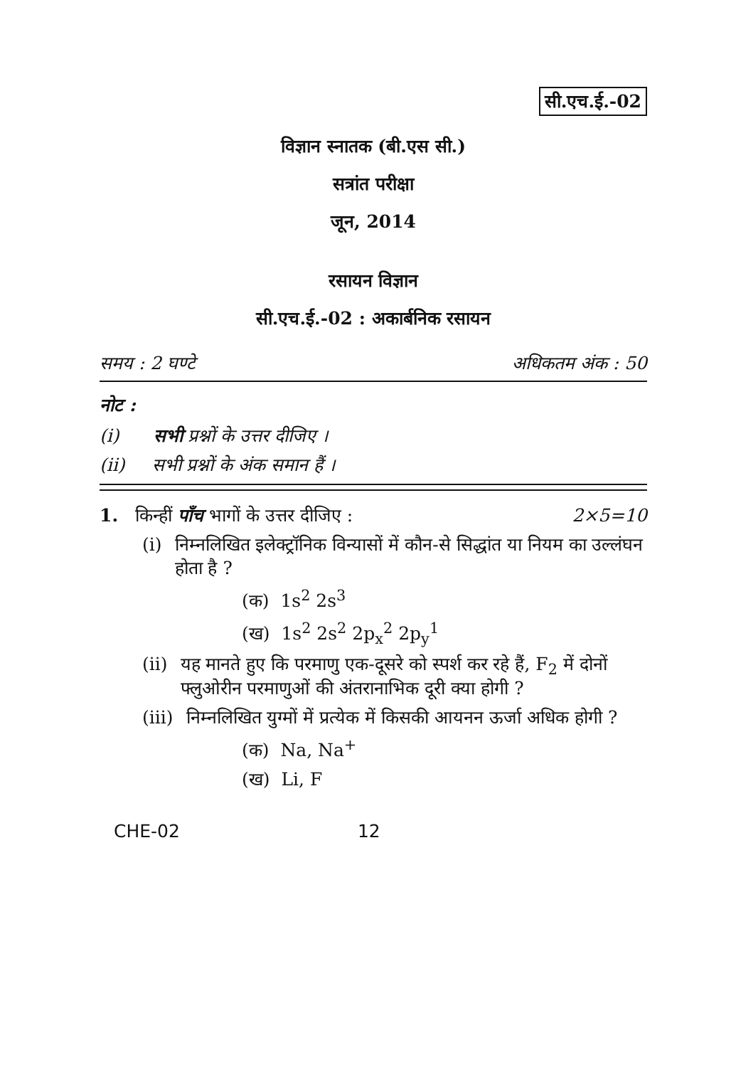सी.एच.ई.-02
विज्ञान स्नातक (बी.एस सी.)
सत्रांत परीक्षा
जून, 2014
रसायन विज्ञान
सी.एच.ई.-02 : अकार्बनिक रसायन
समय : 2 घण्टे अधिकतम अंक : 50
नोट :
(i) सभी प्रश्नों के उत्तर दीजिए ।
(ii) सभी प्रश्नों के अंक समान हैं ।
1. किन्हीं पाँच भागों के उत्तर दीजिए : 2×5=10
(i) निम्नलिखित इलेक्ट्रॉनिक विन्यासों में कौन-से सिद्धांत या नियम का उल्लंघन होता है ?
(क) 1s<sup>2</sup> 2s<sup>3</sup>
(ख) 1s<sup>2</sup> 2s<sup>2</sup> 2p<sub>x</sub><sup>2</sup> 2p<sub>y</sub><sup>1</sup>
(ii) यह मानते हुए कि परमाणु एक-दूसरे को स्पर्श कर रहे हैं, F<sub>2</sub> में दोनों फ्लुओरीन परमाणुओं की अंतरानाभिक दूरी क्या होगी ?
(iii) निम्नलिखित युग्मों में प्रत्येक में किसकी आयनन ऊर्जा अधिक होगी ?
(क) Na, Na<sup>+</sup>
(ख) Li, F
CHE-02 12